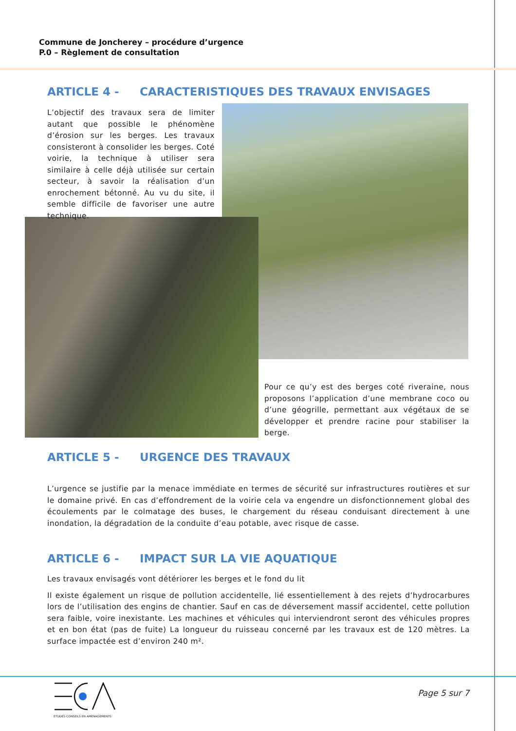Commune de Joncherey – procédure d’urgence
P.0 – Règlement de consultation
ARTICLE 4 - CARACTERISTIQUES DES TRAVAUX ENVISAGES
L’objectif des travaux sera de limiter autant que possible le phénomène d’érosion sur les berges. Les travaux consisteront à consolider les berges. Coté voirie, la technique à utiliser sera similaire à celle déjà utilisée sur certain secteur, à savoir la réalisation d’un enrochement bétonné. Au vu du site, il semble difficile de favoriser une autre technique.
Pour ce qu’y est des berges coté riveraine, nous proposons l’application d’une membrane coco ou d’une géogrille, permettant aux végétaux de se développer et prendre racine pour stabiliser la berge.
ARTICLE 5 - URGENCE DES TRAVAUX
L’urgence se justifie par la menace immédiate en termes de sécurité sur infrastructures routières et sur le domaine privé. En cas d’effondrement de la voirie cela va engendre un disfonctionnement global des écoulements par le colmatage des buses, le chargement du réseau conduisant directement à une inondation, la dégradation de la conduite d’eau potable, avec risque de casse.
ARTICLE 6 - IMPACT SUR LA VIE AQUATIQUE
Les travaux envisagés vont détériorer les berges et le fond du lit
Il existe également un risque de pollution accidentelle, lié essentiellement à des rejets d’hydrocarbures lors de l’utilisation des engins de chantier. Sauf en cas de déversement massif accidentel, cette pollution sera faible, voire inexistante. Les machines et véhicules qui interviendront seront des véhicules propres et en bon état (pas de fuite) La longueur du ruisseau concerné par les travaux est de 120 mètres. La surface impactée est d’environ 240 m².
ÉTUDES CONSEILS EN AMÉNAGEMENTS
Page 5 sur 7